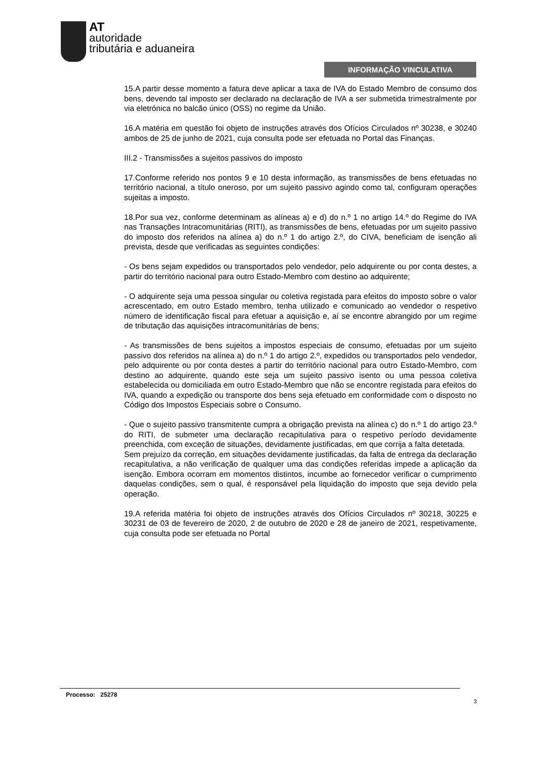AT
autoridade
tributária e aduaneira
INFORMAÇÃO VINCULATIVA
15.A partir desse momento a fatura deve aplicar a taxa de IVA do Estado Membro de consumo dos bens, devendo tal imposto ser declarado na declaração de IVA a ser submetida trimestralmente por via eletrónica no balcão único (OSS) no regime da União.
16.A matéria em questão foi objeto de instruções através dos Ofícios Circulados nº 30238, e 30240 ambos de 25 de junho de 2021, cuja consulta pode ser efetuada no Portal das Finanças.
III.2 - Transmissões a sujeitos passivos do imposto
17.Conforme referido nos pontos 9 e 10 desta informação, as transmissões de bens efetuadas no território nacional, a título oneroso, por um sujeito passivo agindo como tal, configuram operações sujeitas a imposto.
18.Por sua vez, conforme determinam as alíneas a) e d) do n.º 1 no artigo 14.º do Regime do IVA nas Transações Intracomunitárias (RITI), as transmissões de bens, efetuadas por um sujeito passivo do imposto dos referidos na alínea a) do n.º 1 do artigo 2.º, do CIVA, beneficiam de isenção ali prevista, desde que verificadas as seguintes condições:
- Os bens sejam expedidos ou transportados pelo vendedor, pelo adquirente ou por conta destes, a partir do território nacional para outro Estado-Membro com destino ao adquirente;
- O adquirente seja uma pessoa singular ou coletiva registada para efeitos do imposto sobre o valor acrescentado, em outro Estado membro, tenha utilizado e comunicado ao vendedor o respetivo número de identificação fiscal para efetuar a aquisição e, aí se encontre abrangido por um regime de tributação das aquisições intracomunitárias de bens;
- As transmissões de bens sujeitos a impostos especiais de consumo, efetuadas por um sujeito passivo dos referidos na alínea a) do n.º 1 do artigo 2.º, expedidos ou transportados pelo vendedor, pelo adquirente ou por conta destes a partir do território nacional para outro Estado-Membro, com destino ao adquirente, quando este seja um sujeito passivo isento ou uma pessoa coletiva estabelecida ou domiciliada em outro Estado-Membro que não se encontre registada para efeitos do IVA, quando a expedição ou transporte dos bens seja efetuado em conformidade com o disposto no Código dos Impostos Especiais sobre o Consumo.
- Que o sujeito passivo transmitente cumpra a obrigação prevista na alínea c) do n.º 1 do artigo 23.º do RITI, de submeter uma declaração recapitulativa para o respetivo período devidamente preenchida, com exceção de situações, devidamente justificadas, em que corrija a falta detetada.
Sem prejuízo da correção, em situações devidamente justificadas, da falta de entrega da declaração recapitulativa, a não verificação de qualquer uma das condições referidas impede a aplicação da isenção. Embora ocorram em momentos distintos, incumbe ao fornecedor verificar o cumprimento daquelas condições, sem o qual, é responsável pela liquidação do imposto que seja devido pela operação.
19.A referida matéria foi objeto de instruções através dos Ofícios Circulados nº 30218, 30225 e 30231 de 03 de fevereiro de 2020, 2 de outubro de 2020 e 28 de janeiro de 2021, respetivamente, cuja consulta pode ser efetuada no Portal
Processo: 25278
3